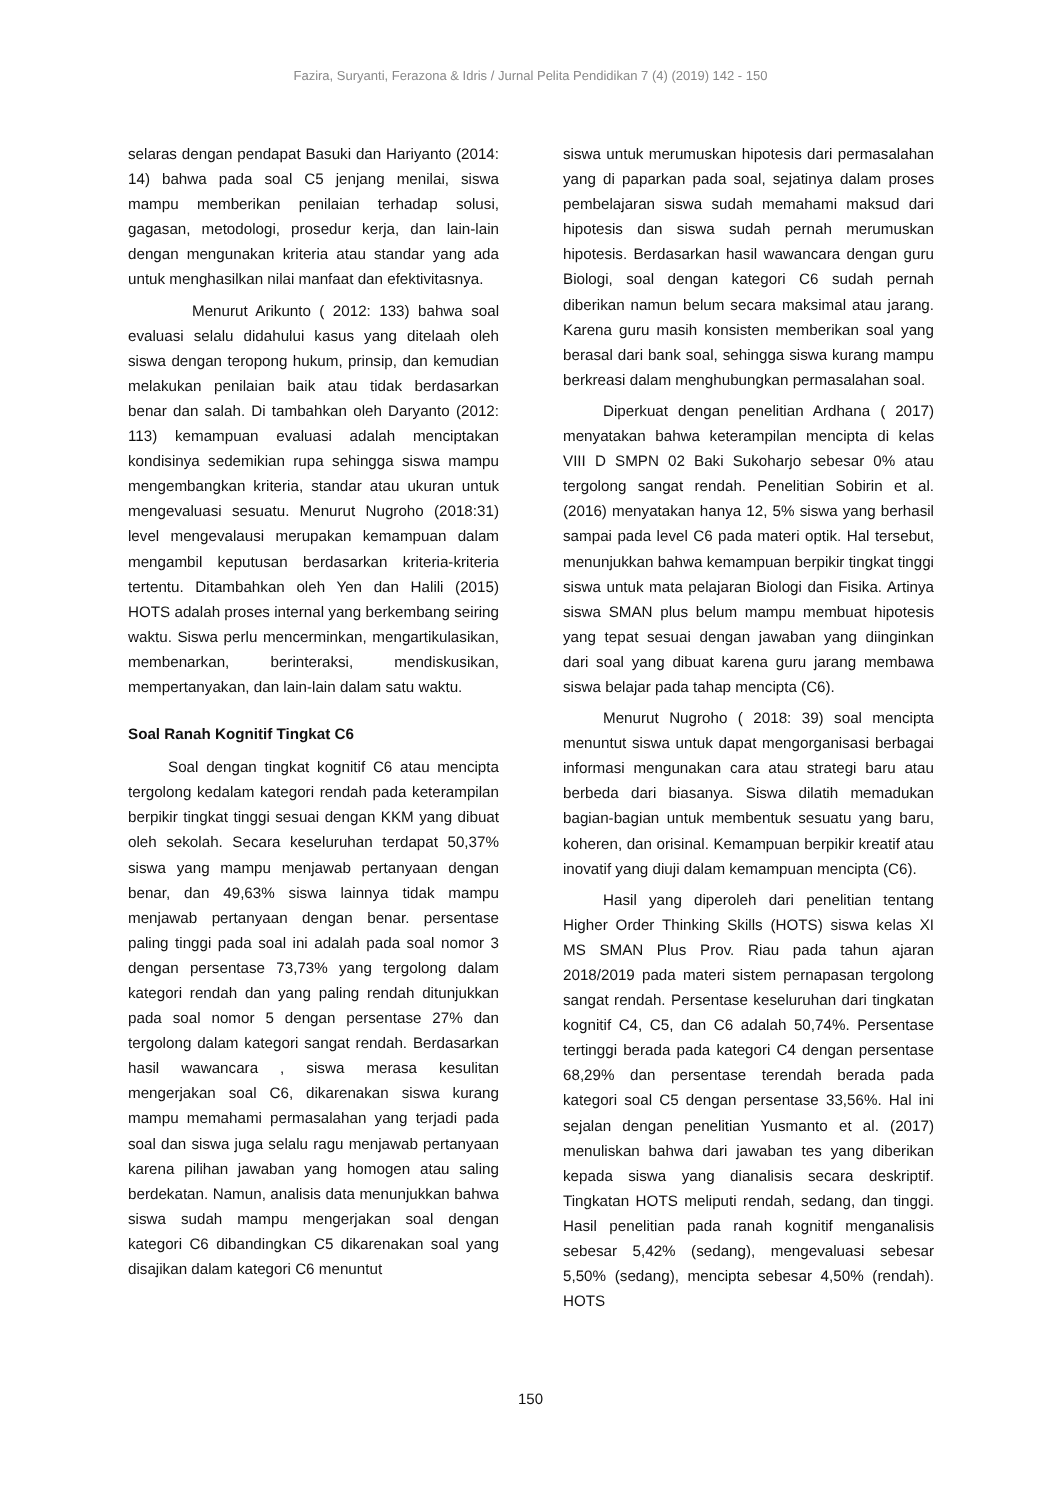Fazira, Suryanti, Ferazona & Idris / Jurnal Pelita Pendidikan 7 (4) (2019) 142 - 150
selaras dengan pendapat Basuki dan Hariyanto (2014: 14) bahwa pada soal C5 jenjang menilai, siswa mampu memberikan penilaian terhadap solusi, gagasan, metodologi, prosedur kerja, dan lain-lain dengan mengunakan kriteria atau standar yang ada untuk menghasilkan nilai manfaat dan efektivitasnya.
Menurut Arikunto ( 2012: 133) bahwa soal evaluasi selalu didahului kasus yang ditelaah oleh siswa dengan teropong hukum, prinsip, dan kemudian melakukan penilaian baik atau tidak berdasarkan benar dan salah. Di tambahkan oleh Daryanto (2012: 113) kemampuan evaluasi adalah menciptakan kondisinya sedemikian rupa sehingga siswa mampu mengembangkan kriteria, standar atau ukuran untuk mengevaluasi sesuatu. Menurut Nugroho (2018:31) level mengevalausi merupakan kemampuan dalam mengambil keputusan berdasarkan kriteria-kriteria tertentu. Ditambahkan oleh Yen dan Halili (2015) HOTS adalah proses internal yang berkembang seiring waktu. Siswa perlu mencerminkan, mengartikulasikan, membenarkan, berinteraksi, mendiskusikan, mempertanyakan, dan lain-lain dalam satu waktu.
Soal Ranah Kognitif Tingkat C6
Soal dengan tingkat kognitif C6 atau mencipta tergolong kedalam kategori rendah pada keterampilan berpikir tingkat tinggi sesuai dengan KKM yang dibuat oleh sekolah. Secara keseluruhan terdapat 50,37% siswa yang mampu menjawab pertanyaan dengan benar, dan 49,63% siswa lainnya tidak mampu menjawab pertanyaan dengan benar. persentase paling tinggi pada soal ini adalah pada soal nomor 3 dengan persentase 73,73% yang tergolong dalam kategori rendah dan yang paling rendah ditunjukkan pada soal nomor 5 dengan persentase 27% dan tergolong dalam kategori sangat rendah. Berdasarkan hasil wawancara , siswa merasa kesulitan mengerjakan soal C6, dikarenakan siswa kurang mampu memahami permasalahan yang terjadi pada soal dan siswa juga selalu ragu menjawab pertanyaan karena pilihan jawaban yang homogen atau saling berdekatan. Namun, analisis data menunjukkan bahwa siswa sudah mampu mengerjakan soal dengan kategori C6 dibandingkan C5 dikarenakan soal yang disajikan dalam kategori C6 menuntut
siswa untuk merumuskan hipotesis dari permasalahan yang di paparkan pada soal, sejatinya dalam proses pembelajaran siswa sudah memahami maksud dari hipotesis dan siswa sudah pernah merumuskan hipotesis. Berdasarkan hasil wawancara dengan guru Biologi, soal dengan kategori C6 sudah pernah diberikan namun belum secara maksimal atau jarang. Karena guru masih konsisten memberikan soal yang berasal dari bank soal, sehingga siswa kurang mampu berkreasi dalam menghubungkan permasalahan soal.
Diperkuat dengan penelitian Ardhana ( 2017) menyatakan bahwa keterampilan mencipta di kelas VIII D SMPN 02 Baki Sukoharjo sebesar 0% atau tergolong sangat rendah. Penelitian Sobirin et al. (2016) menyatakan hanya 12, 5% siswa yang berhasil sampai pada level C6 pada materi optik. Hal tersebut, menunjukkan bahwa kemampuan berpikir tingkat tinggi siswa untuk mata pelajaran Biologi dan Fisika. Artinya siswa SMAN plus belum mampu membuat hipotesis yang tepat sesuai dengan jawaban yang diinginkan dari soal yang dibuat karena guru jarang membawa siswa belajar pada tahap mencipta (C6).
Menurut Nugroho ( 2018: 39) soal mencipta menuntut siswa untuk dapat mengorganisasi berbagai informasi mengunakan cara atau strategi baru atau berbeda dari biasanya. Siswa dilatih memadukan bagian-bagian untuk membentuk sesuatu yang baru, koheren, dan orisinal. Kemampuan berpikir kreatif atau inovatif yang diuji dalam kemampuan mencipta (C6).
Hasil yang diperoleh dari penelitian tentang Higher Order Thinking Skills (HOTS) siswa kelas XI MS SMAN Plus Prov. Riau pada tahun ajaran 2018/2019 pada materi sistem pernapasan tergolong sangat rendah. Persentase keseluruhan dari tingkatan kognitif C4, C5, dan C6 adalah 50,74%. Persentase tertinggi berada pada kategori C4 dengan persentase 68,29% dan persentase terendah berada pada kategori soal C5 dengan persentase 33,56%. Hal ini sejalan dengan penelitian Yusmanto et al. (2017) menuliskan bahwa dari jawaban tes yang diberikan kepada siswa yang dianalisis secara deskriptif. Tingkatan HOTS meliputi rendah, sedang, dan tinggi. Hasil penelitian pada ranah kognitif menganalisis sebesar 5,42% (sedang), mengevaluasi sebesar 5,50% (sedang), mencipta sebesar 4,50% (rendah). HOTS
150